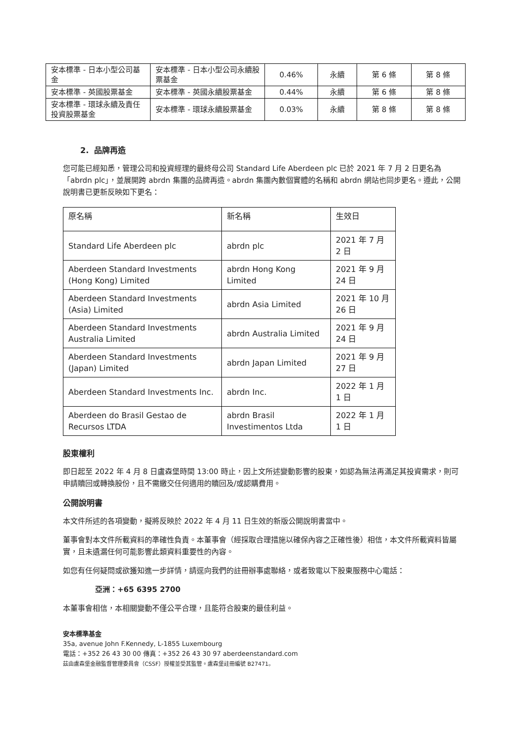| 安本標準 - 日本小型公司基金 | 安本標準 - 日本小型公司永續股票基金 | 0.46% | 永續 | 第 6 條 | 第 8 條 |
| 安本標準 - 英國股票基金 | 安本標準 - 英國永續股票基金 | 0.44% | 永續 | 第 6 條 | 第 8 條 |
| 安本標準 - 環球永續及責任投資股票基金 | 安本標準 - 環球永續股票基金 | 0.03% | 永續 | 第 8 條 | 第 8 條 |
2. 品牌再造
您可能已經知悉，管理公司和投資經理的最終母公司 Standard Life Aberdeen plc 已於 2021 年 7 月 2 日更名為「abrdn plc」，並展開跨 abrdn 集團的品牌再造。abrdn 集團內數個實體的名稱和 abrdn 網站也同步更名。遵此，公開說明書已更新反映如下更名：
| 原名稱 | 新名稱 | 生效日 |
| --- | --- | --- |
| Standard Life Aberdeen plc | abrdn plc | 2021 年 7 月 2 日 |
| Aberdeen Standard Investments (Hong Kong) Limited | abrdn Hong Kong Limited | 2021 年 9 月 24 日 |
| Aberdeen Standard Investments (Asia) Limited | abrdn Asia Limited | 2021 年 10 月 26 日 |
| Aberdeen Standard Investments Australia Limited | abrdn Australia Limited | 2021 年 9 月 24 日 |
| Aberdeen Standard Investments (Japan) Limited | abrdn Japan Limited | 2021 年 9 月 27 日 |
| Aberdeen Standard Investments Inc. | abrdn Inc. | 2022 年 1 月 1 日 |
| Aberdeen do Brasil Gestao de Recursos LTDA | abrdn Brasil Investimentos Ltda | 2022 年 1 月 1 日 |
股東權利
即日起至 2022 年 4 月 8 日盧森堡時間 13:00 時止，因上文所述變動影響的股東，如認為無法再滿足其投資需求，則可申請贖回或轉換股份，且不需繳交任何適用的贖回及/或認購費用。
公開說明書
本文件所述的各項變動，擬將反映於 2022 年 4 月 11 日生效的新版公開說明書當中。
董事會對本文件所載資料的準確性負責。本董事會（經採取合理措施以確保內容之正確性後）相信，本文件所載資料皆屬實，且未遺漏任何可能影響此類資料重要性的內容。
如您有任何疑問或欲獲知進一步詳情，請逕向我們的註冊辦事處聯絡，或者致電以下股東服務中心電話：
亞洲：+65 6395 2700
本董事會相信，本相關變動不僅公平合理，且能符合股東的最佳利益。
安本標準基金
35a, avenue John F.Kennedy, L-1855 Luxembourg
電話：+352 26 43 30 00 傳真：+352 26 43 30 97 aberdeenstandard.com
茲由盧森堡金融監督管理委員會（CSSF）授權並受其監管。盧森堡註冊編號 B27471。